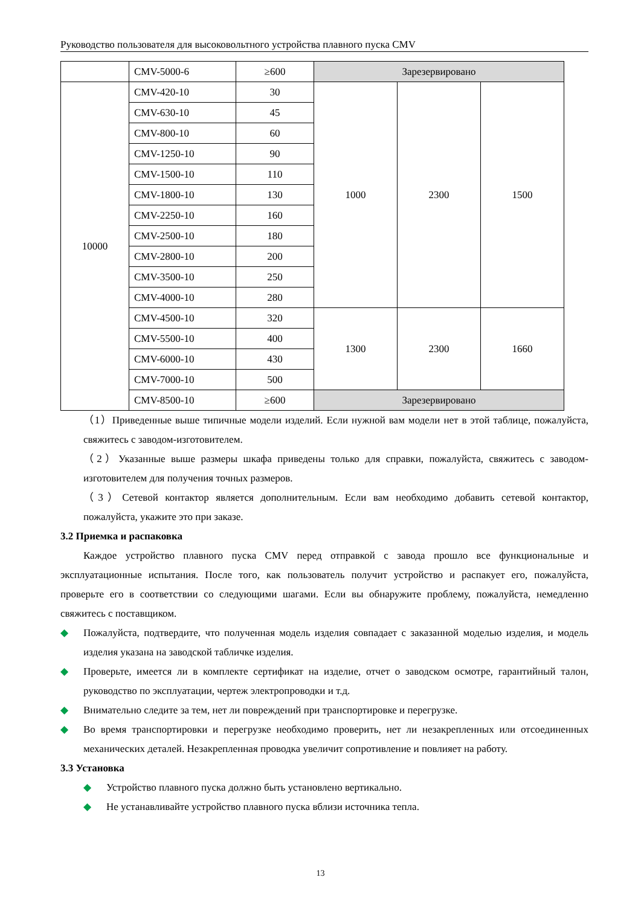Руководство пользователя для высоковольтного устройства плавного пуска CMV
| | CMV-5000-6 | ≥600 | Зарезервировано | | |
| 10000 | CMV-420-10 | 30 | 1000 | 2300 | 1500 |
| | CMV-630-10 | 45 | | | |
| | CMV-800-10 | 60 | | | |
| | CMV-1250-10 | 90 | | | |
| | CMV-1500-10 | 110 | | | |
| | CMV-1800-10 | 130 | | | |
| | CMV-2250-10 | 160 | | | |
| | CMV-2500-10 | 180 | | | |
| | CMV-2800-10 | 200 | | | |
| | CMV-3500-10 | 250 | | | |
| | CMV-4000-10 | 280 | | | |
| | CMV-4500-10 | 320 | 1300 | 2300 | 1660 |
| | CMV-5500-10 | 400 | | | |
| | CMV-6000-10 | 430 | | | |
| | CMV-7000-10 | 500 | | | |
| | CMV-8500-10 | ≥600 | Зарезервировано | | |
（1）Приведенные выше типичные модели изделий. Если нужной вам модели нет в этой таблице, пожалуйста, свяжитесь с заводом-изготовителем.
（2）Указанные выше размеры шкафа приведены только для справки, пожалуйста, свяжитесь с заводом-изготовителем для получения точных размеров.
（3）Сетевой контактор является дополнительным. Если вам необходимо добавить сетевой контактор, пожалуйста, укажите это при заказе.
3.2 Приемка и распаковка
Каждое устройство плавного пуска CMV перед отправкой с завода прошло все функциональные и эксплуатационные испытания. После того, как пользователь получит устройство и распакует его, пожалуйста, проверьте его в соответствии со следующими шагами. Если вы обнаружите проблему, пожалуйста, немедленно свяжитесь с поставщиком.
◆ Пожалуйста, подтвердите, что полученная модель изделия совпадает с заказанной моделью изделия, и модель изделия указана на заводской табличке изделия.
◆ Проверьте, имеется ли в комплекте сертификат на изделие, отчет о заводском осмотре, гарантийный талон, руководство по эксплуатации, чертеж электропроводки и т.д.
◆ Внимательно следите за тем, нет ли повреждений при транспортировке и перегрузке.
◆ Во время транспортировки и перегрузке необходимо проверить, нет ли незакрепленных или отсоединенных механических деталей. Незакрепленная проводка увеличит сопротивление и повлияет на работу.
3.3 Установка
◆ Устройство плавного пуска должно быть установлено вертикально.
◆ Не устанавливайте устройство плавного пуска вблизи источника тепла.
13